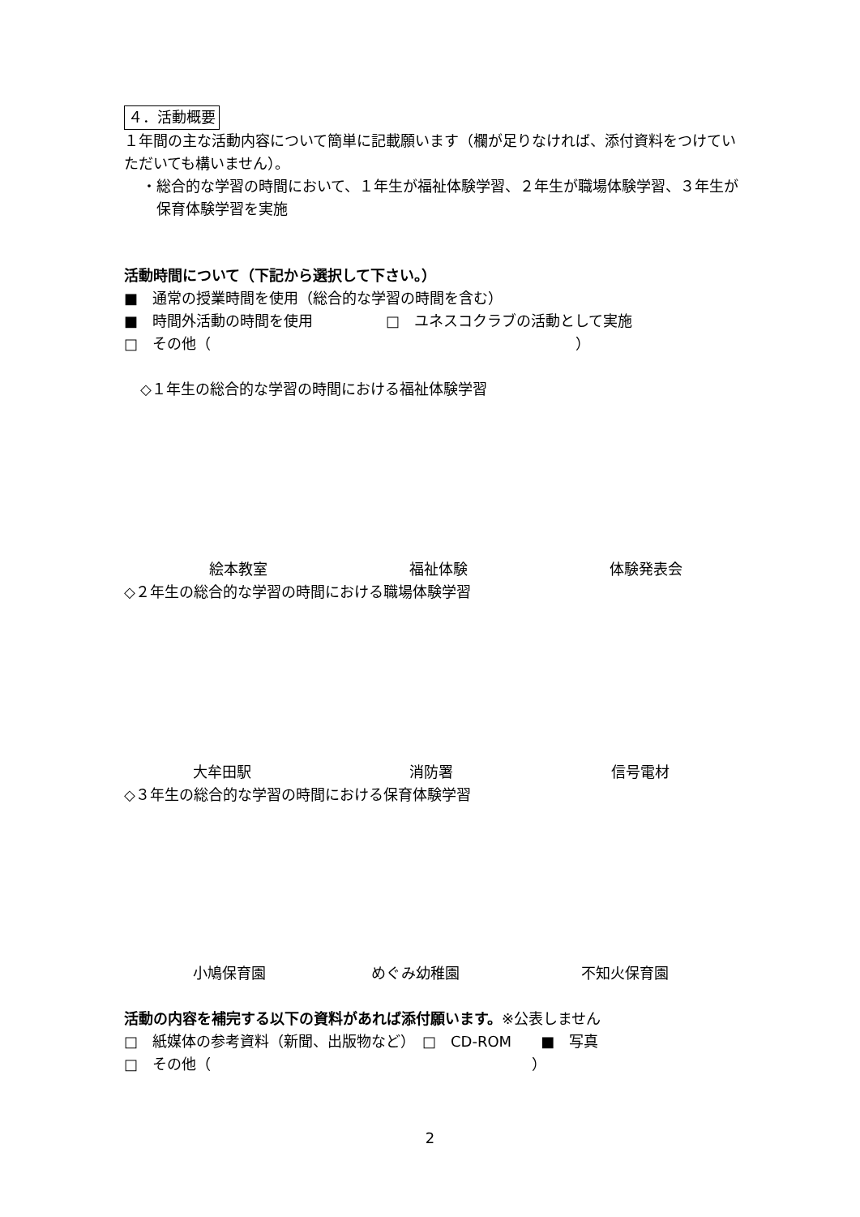４．活動概要
１年間の主な活動内容について簡単に記載願います（欄が足りなければ、添付資料をつけていただいても構いません）。
・総合的な学習の時間において、１年生が福祉体験学習、２年生が職場体験学習、３年生が保育体験学習を実施
活動時間について（下記から選択して下さい。）
■　通常の授業時間を使用（総合的な学習の時間を含む）
■　時間外活動の時間を使用　　　　　□　ユネスコクラブの活動として実施
□　その他（　　　　　　　　　　　　　　　　　　　　　　　　　）
◇１年生の総合的な学習の時間における福祉体験学習
絵本教室 福祉体験 体験発表会
◇２年生の総合的な学習の時間における職場体験学習
大牟田駅 消防署 信号電材
◇３年生の総合的な学習の時間における保育体験学習
小鳩保育園 めぐみ幼稚園 不知火保育園
活動の内容を補完する以下の資料があれば添付願います。※公表しません
□　紙媒体の参考資料（新聞、出版物など）　□　CD-ROM　　■　写真
□　その他（　　　　　　　　　　　　　　　　　　　　　　）
2